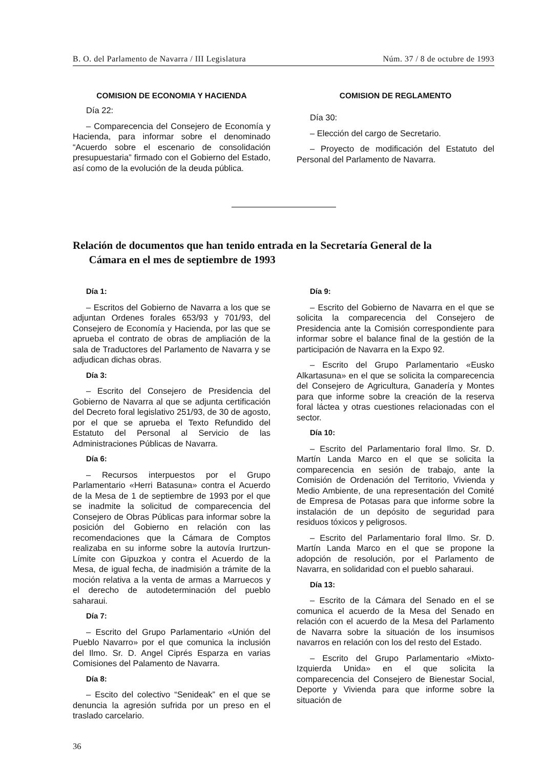B. O. del Parlamento de Navarra / III Legislatura Núm. 37 / 8 de octubre de 1993
COMISION DE ECONOMIA Y HACIENDA
Día 22:
– Comparecencia del Consejero de Economía y Hacienda, para informar sobre el denominado “Acuerdo sobre el escenario de consolidación presupuestaria” firmado con el Gobierno del Estado, así como de la evolución de la deuda pública.
COMISION DE REGLAMENTO
Día 30:
– Elección del cargo de Secretario.
– Proyecto de modificación del Estatuto del Personal del Parlamento de Navarra.
Relación de documentos que han tenido entrada en la Secretaría General de la
Cámara en el mes de septiembre de 1993
Día 1:
– Escritos del Gobierno de Navarra a los que se adjuntan Ordenes forales 653/93 y 701/93, del Consejero de Economía y Hacienda, por las que se aprueba el contrato de obras de ampliación de la sala de Traductores del Parlamento de Navarra y se adjudican dichas obras.
Día 3:
– Escrito del Consejero de Presidencia del Gobierno de Navarra al que se adjunta certificación del Decreto foral legislativo 251/93, de 30 de agosto, por el que se aprueba el Texto Refundido del Estatuto del Personal al Servicio de las Administraciones Públicas de Navarra.
Día 6:
– Recursos interpuestos por el Grupo Parlamentario «Herri Batasuna» contra el Acuerdo de la Mesa de 1 de septiembre de 1993 por el que se inadmite la solicitud de comparecencia del Consejero de Obras Públicas para informar sobre la posición del Gobierno en relación con las recomendaciones que la Cámara de Comptos realizaba en su informe sobre la autovía Irurtzun-Límite con Gipuzkoa y contra el Acuerdo de la Mesa, de igual fecha, de inadmisión a trámite de la moción relativa a la venta de armas a Marruecos y el derecho de autodeterminación del pueblo saharaui.
Día 7:
– Escrito del Grupo Parlamentario «Unión del Pueblo Navarro» por el que comunica la inclusión del Ilmo. Sr. D. Angel Ciprés Esparza en varias Comisiones del Palamento de Navarra.
Día 8:
– Escito del colectivo “Senideak” en el que se denuncia la agresión sufrida por un preso en el traslado carcelario.
Día 9:
– Escrito del Gobierno de Navarra en el que se solicita la comparecencia del Consejero de Presidencia ante la Comisión correspondiente para informar sobre el balance final de la gestión de la participación de Navarra en la Expo 92.
– Escrito del Grupo Parlamentario «Eusko Alkartasuna» en el que se solicita la comparecencia del Consejero de Agricultura, Ganadería y Montes para que informe sobre la creación de la reserva foral láctea y otras cuestiones relacionadas con el sector.
Día 10:
– Escrito del Parlamentario foral Ilmo. Sr. D. Martín Landa Marco en el que se solicita la comparecencia en sesión de trabajo, ante la Comisión de Ordenación del Territorio, Vivienda y Medio Ambiente, de una representación del Comité de Empresa de Potasas para que informe sobre la instalación de un depósito de seguridad para residuos tóxicos y peligrosos.
– Escrito del Parlamentario foral Ilmo. Sr. D. Martín Landa Marco en el que se propone la adopción de resolución, por el Parlamento de Navarra, en solidaridad con el pueblo saharaui.
Día 13:
– Escrito de la Cámara del Senado en el se comunica el acuerdo de la Mesa del Senado en relación con el acuerdo de la Mesa del Parlamento de Navarra sobre la situación de los insumisos navarros en relación con los del resto del Estado.
– Escrito del Grupo Parlamentario «Mixto-Izquierda Unida» en el que solicita la comparecencia del Consejero de Bienestar Social, Deporte y Vivienda para que informe sobre la situación de
36